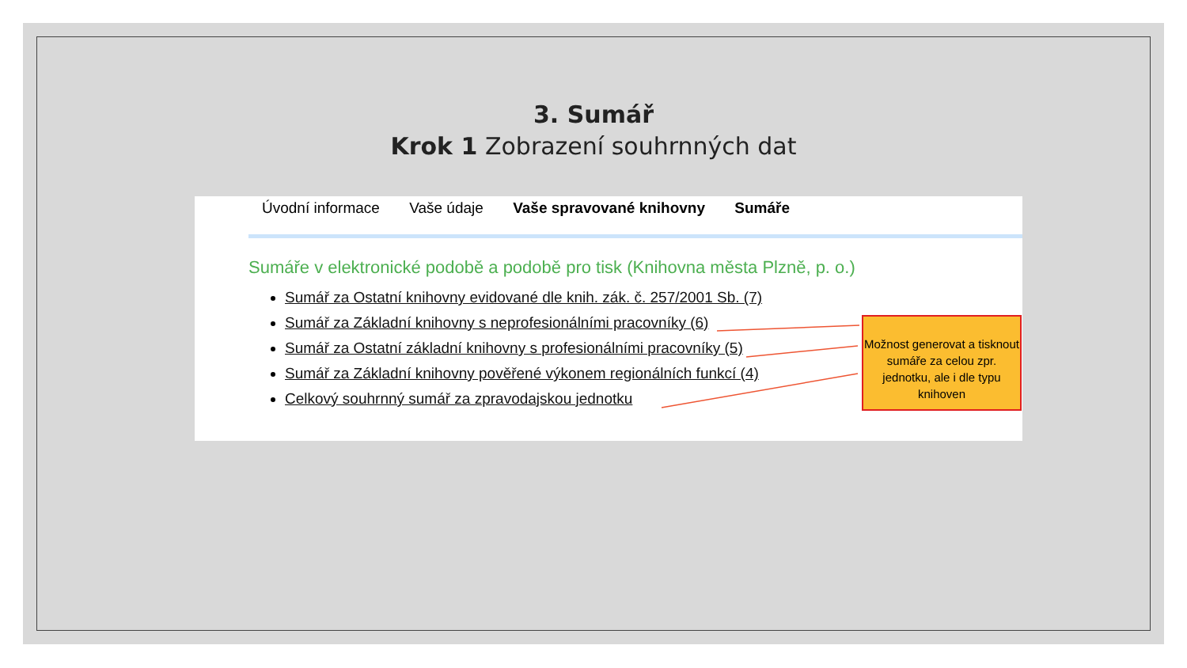3. Sumář
Krok 1 Zobrazení souhrnných dat
Úvodní informace Vaše údaje Vaše spravované knihovny Sumáře
Sumáře v elektronické podobě a podobě pro tisk (Knihovna města Plzně, p. o.)
Sumář za Ostatní knihovny evidované dle knih. zák. č. 257/2001 Sb. (7)
Sumář za Základní knihovny s neprofesionálními pracovníky (6)
Sumář za Ostatní základní knihovny s profesionálními pracovníky (5)
Sumář za Základní knihovny pověřené výkonem regionálních funkcí (4)
Celkový souhrnný sumář za zpravodajskou jednotku
Možnost generovat a tisknout sumáře za celou zpr. jednotku, ale i dle typu knihoven